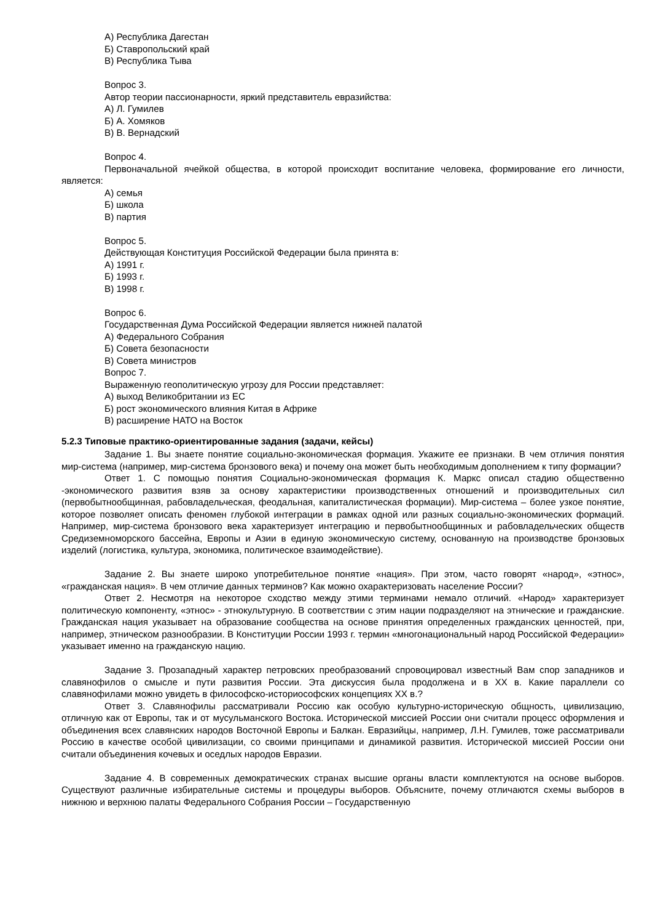А) Республика Дагестан
Б) Ставропольский край
В) Республика Тыва
Вопрос 3.
Автор теории пассионарности, яркий представитель евразийства:
А) Л. Гумилев
Б) А. Хомяков
В) В. Вернадский
Вопрос 4.
Первоначальной ячейкой общества, в которой происходит воспитание человека, формирование его личности, является:
А) семья
Б) школа
В) партия
Вопрос 5.
Действующая Конституция Российской Федерации была принята в:
А) 1991 г.
Б) 1993 г.
В) 1998 г.
Вопрос 6.
Государственная Дума Российской Федерации является нижней палатой
А) Федерального Собрания
Б) Совета безопасности
В) Совета министров
Вопрос 7.
Выраженную геополитическую угрозу для России представляет:
А) выход Великобритании из ЕС
Б) рост экономического влияния Китая в Африке
В) расширение НАТО на Восток
5.2.3 Типовые практико-ориентированные задания (задачи, кейсы)
Задание 1. Вы знаете понятие социально-экономическая формация. Укажите ее признаки. В чем отличия понятия мир-система (например, мир-система бронзового века) и почему она может быть необходимым дополнением к типу формации?
Ответ 1. С помощью понятия Социально-экономическая формация К. Маркс описал стадию общественно -экономического развития взяв за основу характеристики производственных отношений и производительных сил (первобытнообщинная, рабовладельческая, феодальная, капиталистическая формации). Мир-система – более узкое понятие, которое позволяет описать феномен глубокой интеграции в рамках одной или разных социально-экономических формаций. Например, мир-система бронзового века характеризует интеграцию и первобытнообщинных и рабовладельческих обществ Средиземноморского бассейна, Европы и Азии в единую экономическую систему, основанную на производстве бронзовых изделий (логистика, культура, экономика, политическое взаимодействие).
Задание 2. Вы знаете широко употребительное понятие «нация». При этом, часто говорят «народ», «этнос», «гражданская нация». В чем отличие данных терминов? Как можно охарактеризовать население России?
Ответ 2. Несмотря на некоторое сходство между этими терминами немало отличий. «Народ» характеризует политическую компоненту, «этнос» - этнокультурную. В соответствии с этим нации подразделяют на этнические и гражданские. Гражданская нация указывает на образование сообщества на основе принятия определенных гражданских ценностей, при, например, этническом разнообразии. В Конституции России 1993 г. термин «многонациональный народ Российской Федерации» указывает именно на гражданскую нацию.
Задание 3. Прозападный характер петровских преобразований спровоцировал известный Вам спор западников и славянофилов о смысле и пути развития России. Эта дискуссия была продолжена и в XX в. Какие параллели со славянофилами можно увидеть в философско-историософских концепциях XX в.?
Ответ 3. Славянофилы рассматривали Россию как особую культурно-историческую общность, цивилизацию, отличную как от Европы, так и от мусульманского Востока. Исторической миссией России они считали процесс оформления и объединения всех славянских народов Восточной Европы и Балкан. Евразийцы, например, Л.Н. Гумилев, тоже рассматривали Россию в качестве особой цивилизации, со своими принципами и динамикой развития. Исторической миссией России они считали объединения кочевых и оседлых народов Евразии.
Задание 4. В современных демократических странах высшие органы власти комплектуются на основе выборов. Существуют различные избирательные системы и процедуры выборов. Объясните, почему отличаются схемы выборов в нижнюю и верхнюю палаты Федерального Собрания России – Государственную